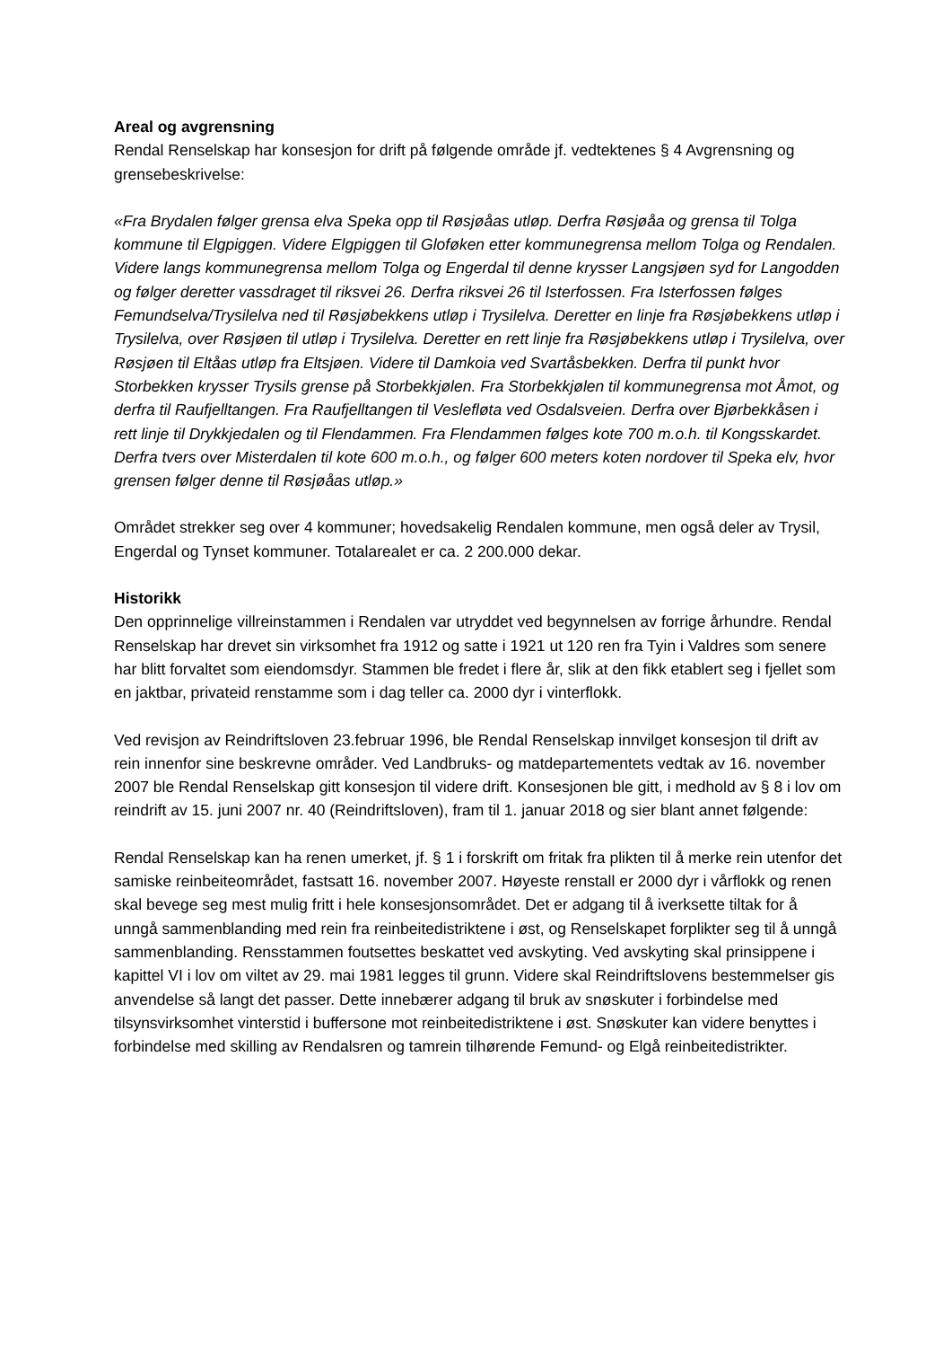Areal og avgrensning
Rendal Renselskap har konsesjon for drift på følgende område jf. vedtektenes § 4 Avgrensning og grensebeskrivelse:
«Fra Brydalen følger grensa elva Speka opp til Røsjøåas utløp. Derfra Røsjøåa og grensa til Tolga kommune til Elgpiggen. Videre Elgpiggen til Gloføken etter kommunegrensa mellom Tolga og Rendalen. Videre langs kommunegrensa mellom Tolga og Engerdal til denne krysser Langsjøen syd for Langodden og følger deretter vassdraget til riksvei 26. Derfra riksvei 26 til Isterfossen. Fra Isterfossen følges Femundselva/Trysilelva ned til Røsjøbekkens utløp i Trysilelva. Deretter en linje fra Røsjøbekkens utløp i Trysilelva, over Røsjøen til utløp i Trysilelva. Deretter en rett linje fra Røsjøbekkens utløp i Trysilelva, over Røsjøen til Eltåas utløp fra Eltsjøen. Videre til Damkoia ved Svartåsbekken. Derfra til punkt hvor Storbekken krysser Trysils grense på Storbekkjølen. Fra Storbekkjølen til kommunegrensa mot Åmot, og derfra til Raufjelltangen. Fra Raufjelltangen til Veslefløta ved Osdalsveien. Derfra over Bjørbekkåsen i rett linje til Drykkjedalen og til Flendammen. Fra Flendammen følges kote 700 m.o.h. til Kongsskardet. Derfra tvers over Misterdalen til kote 600 m.o.h., og følger 600 meters koten nordover til Speka elv, hvor grensen følger denne til Røsjøåas utløp.»
Området strekker seg over 4 kommuner; hovedsakelig Rendalen kommune, men også deler av Trysil, Engerdal og Tynset kommuner. Totalarealet er ca. 2 200.000 dekar.
Historikk
Den opprinnelige villreinstammen i Rendalen var utryddet ved begynnelsen av forrige århundre. Rendal Renselskap har drevet sin virksomhet fra 1912 og satte i 1921 ut 120 ren fra Tyin i Valdres som senere har blitt forvaltet som eiendomsdyr. Stammen ble fredet i flere år, slik at den fikk etablert seg i fjellet som en jaktbar, privateid renstamme som i dag teller ca. 2000 dyr i vinterflokk.
Ved revisjon av Reindriftsloven 23.februar 1996, ble Rendal Renselskap innvilget konsesjon til drift av rein innenfor sine beskrevne områder. Ved Landbruks- og matdepartementets vedtak av 16. november 2007 ble Rendal Renselskap gitt konsesjon til videre drift. Konsesjonen ble gitt, i medhold av § 8 i lov om reindrift av 15. juni 2007 nr. 40 (Reindriftsloven), fram til 1. januar 2018 og sier blant annet følgende:
Rendal Renselskap kan ha renen umerket, jf. § 1 i forskrift om fritak fra plikten til å merke rein utenfor det samiske reinbeiteområdet, fastsatt 16. november 2007. Høyeste renstall er 2000 dyr i vårflokk og renen skal bevege seg mest mulig fritt i hele konsesjonsområdet. Det er adgang til å iverksette tiltak for å unngå sammenblanding med rein fra reinbeitedistriktene i øst, og Renselskapet forplikter seg til å unngå sammenblanding. Rensstammen foutsettes beskattet ved avskyting. Ved avskyting skal prinsippene i kapittel VI i lov om viltet av 29. mai 1981 legges til grunn. Videre skal Reindriftslovens bestemmelser gis anvendelse så langt det passer. Dette innebærer adgang til bruk av snøskuter i forbindelse med tilsynsvirksomhet vinterstid i buffersone mot reinbeitedistriktene i øst. Snøskuter kan videre benyttes i forbindelse med skilling av Rendalsren og tamrein tilhørende Femund- og Elgå reinbeitedistrikter.